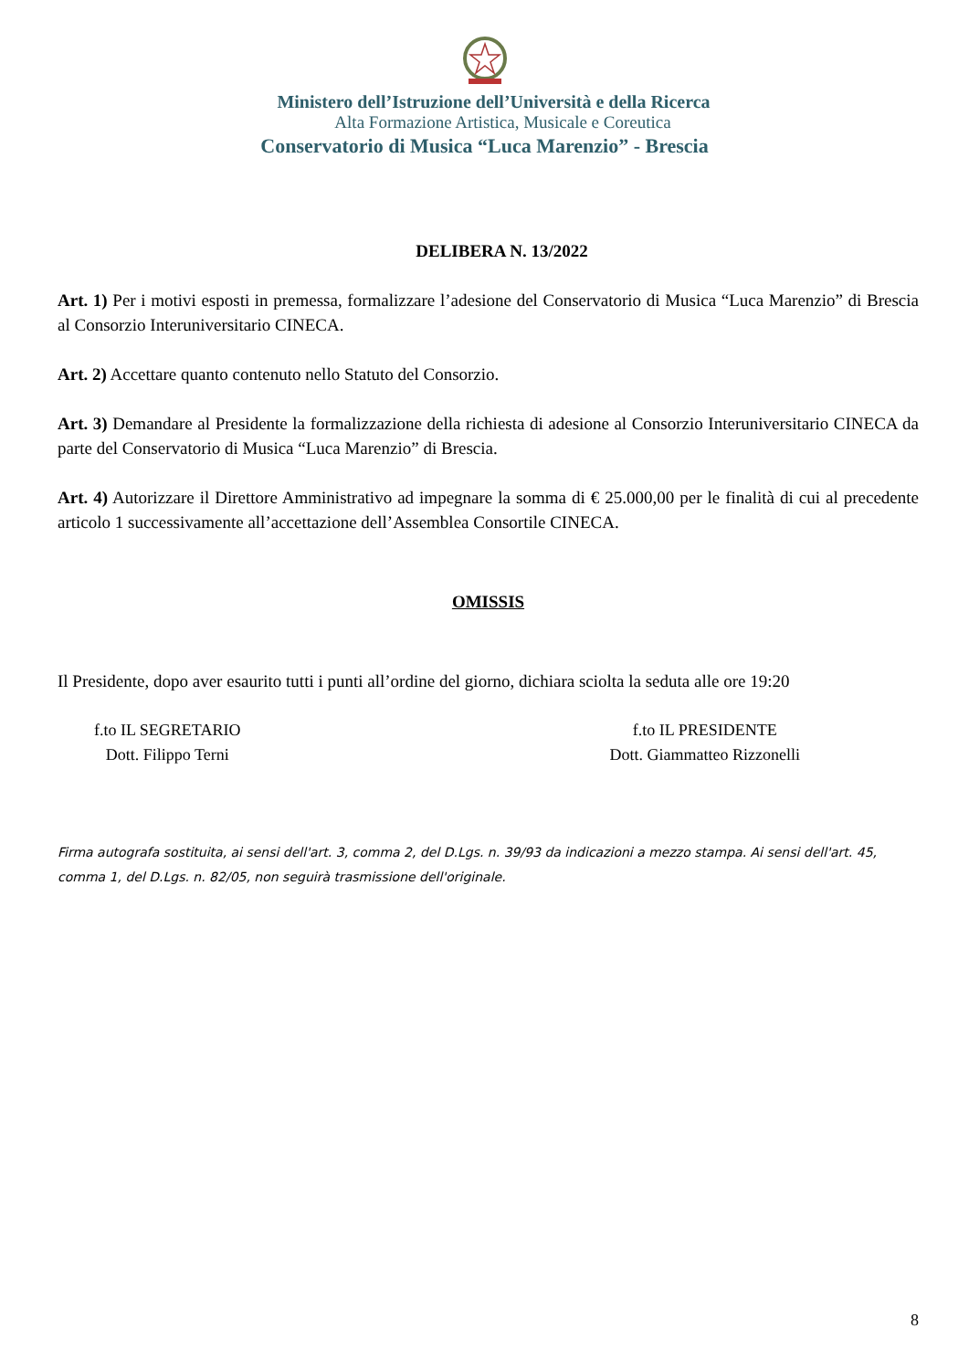Ministero dell’Istruzione dell’Università e della Ricerca
Alta Formazione Artistica, Musicale e Coreutica
Conservatorio di Musica “Luca Marenzio” - Brescia
DELIBERA N. 13/2022
Art. 1) Per i motivi esposti in premessa, formalizzare l’adesione del Conservatorio di Musica “Luca Marenzio” di Brescia al Consorzio Interuniversitario CINECA.
Art. 2) Accettare quanto contenuto nello Statuto del Consorzio.
Art. 3) Demandare al Presidente la formalizzazione della richiesta di adesione al Consorzio Interuniversitario CINECA da parte del Conservatorio di Musica “Luca Marenzio” di Brescia.
Art. 4) Autorizzare il Direttore Amministrativo ad impegnare la somma di € 25.000,00 per le finalità di cui al precedente articolo 1 successivamente all’accettazione dell’Assemblea Consortile CINECA.
OMISSIS
Il Presidente, dopo aver esaurito tutti i punti all’ordine del giorno, dichiara sciolta la seduta alle ore 19:20
f.to IL SEGRETARIO
Dott. Filippo Terni
f.to IL PRESIDENTE
Dott. Giammatteo Rizzonelli
Firma autografa sostituita, ai sensi dell'art. 3, comma 2, del D.Lgs. n. 39/93 da indicazioni a mezzo stampa. Ai sensi dell'art. 45, comma 1, del D.Lgs. n. 82/05, non seguirà trasmissione dell'originale.
8